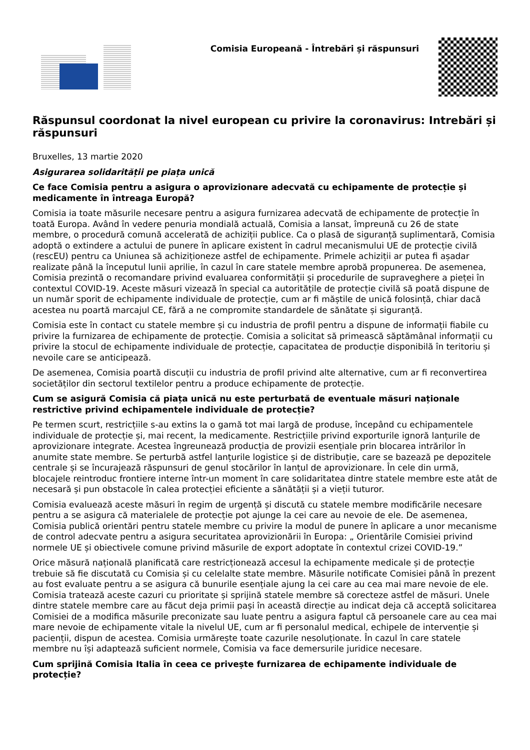Comisia Europeană - Întrebări și răspunsuri
Răspunsul coordonat la nivel european cu privire la coronavirus: Intrebări și răspunsuri
Bruxelles, 13 martie 2020
Asigurarea solidarității pe piața unică
Ce face Comisia pentru a asigura o aprovizionare adecvată cu echipamente de protecție și medicamente în întreaga Europă?
Comisia ia toate măsurile necesare pentru a asigura furnizarea adecvată de echipamente de protecție în toată Europa. Având în vedere penuria mondială actuală, Comisia a lansat, împreună cu 26 de state membre, o procedură comună accelerată de achiziții publice. Ca o plasă de siguranță suplimentară, Comisia adoptă o extindere a actului de punere în aplicare existent în cadrul mecanismului UE de protecție civilă (rescEU) pentru ca Uniunea să achiziționeze astfel de echipamente. Primele achiziții ar putea fi așadar realizate până la începutul lunii aprilie, în cazul în care statele membre aprobă propunerea. De asemenea, Comisia prezintă o recomandare privind evaluarea conformității și procedurile de supraveghere a pieței în contextul COVID-19. Aceste măsuri vizează în special ca autoritățile de protecție civilă să poată dispune de un număr sporit de echipamente individuale de protecție, cum ar fi măștile de unică folosință, chiar dacă acestea nu poartă marcajul CE, fără a ne compromite standardele de sănătate și siguranță.
Comisia este în contact cu statele membre și cu industria de profil pentru a dispune de informații fiabile cu privire la furnizarea de echipamente de protecție. Comisia a solicitat să primească săptămânal informații cu privire la stocul de echipamente individuale de protecție, capacitatea de producție disponibilă în teritoriu și nevoile care se anticipează.
De asemenea, Comisia poartă discuții cu industria de profil privind alte alternative, cum ar fi reconvertirea societăților din sectorul textilelor pentru a produce echipamente de protecție.
Cum se asigură Comisia că piața unică nu este perturbată de eventuale măsuri naționale restrictive privind echipamentele individuale de protecție?
Pe termen scurt, restricțiile s-au extins la o gamă tot mai largă de produse, începând cu echipamentele individuale de protecție și, mai recent, la medicamente. Restricțiile privind exporturile ignoră lanțurile de aprovizionare integrate. Acestea îngreunează producția de provizii esențiale prin blocarea intrărilor în anumite state membre. Se perturbă astfel lanțurile logistice și de distribuție, care se bazează pe depozitele centrale și se încurajează răspunsuri de genul stocărilor în lanțul de aprovizionare. În cele din urmă, blocajele reintroduc frontiere interne într-un moment în care solidaritatea dintre statele membre este atât de necesară și pun obstacole în calea protecției eficiente a sănătății și a vieții tuturor.
Comisia evaluează aceste măsuri în regim de urgență și discută cu statele membre modificările necesare pentru a se asigura că materialele de protecție pot ajunge la cei care au nevoie de ele. De asemenea, Comisia publică orientări pentru statele membre cu privire la modul de punere în aplicare a unor mecanisme de control adecvate pentru a asigura securitatea aprovizionării în Europa: „ Orientările Comisiei privind normele UE și obiectivele comune privind măsurile de export adoptate în contextul crizei COVID-19.”
Orice măsură națională planificată care restricționează accesul la echipamente medicale și de protecție trebuie să fie discutată cu Comisia și cu celelalte state membre. Măsurile notificate Comisiei până în prezent au fost evaluate pentru a se asigura că bunurile esențiale ajung la cei care au cea mai mare nevoie de ele. Comisia tratează aceste cazuri cu prioritate și sprijină statele membre să corecteze astfel de măsuri. Unele dintre statele membre care au făcut deja primii pași în această direcție au indicat deja că acceptă solicitarea Comisiei de a modifica măsurile preconizate sau luate pentru a asigura faptul că persoanele care au cea mai mare nevoie de echipamente vitale la nivelul UE, cum ar fi personalul medical, echipele de intervenție și pacienții, dispun de acestea. Comisia urmărește toate cazurile nesoluționate. În cazul în care statele membre nu își adaptează suficient normele, Comisia va face demersurile juridice necesare.
Cum sprijină Comisia Italia în ceea ce privește furnizarea de echipamente individuale de protecție?